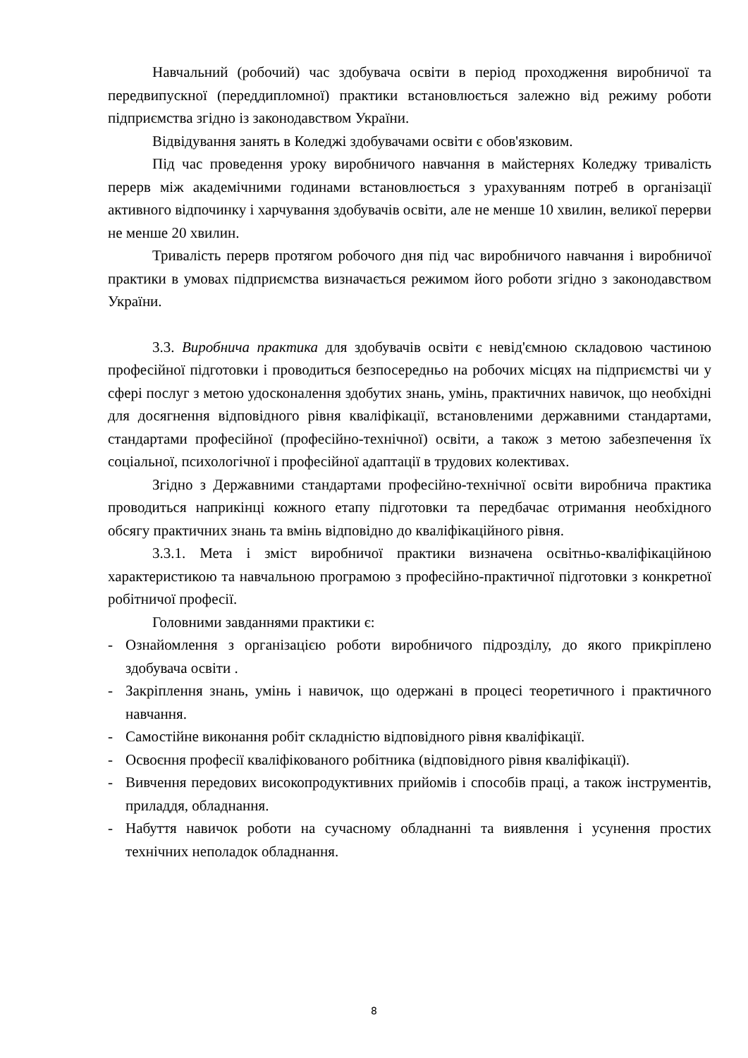Навчальний (робочий) час здобувача освіти в період проходження виробничої та передвипускної (переддипломної) практики встановлюється залежно від режиму роботи підприємства згідно із законодавством України.
Відвідування занять в Коледжі здобувачами освіти є обов'язковим.
Під час проведення уроку виробничого навчання в майстернях Коледжу тривалість перерв між академічними годинами встановлюється з урахуванням потреб в організації активного відпочинку і харчування здобувачів освіти, але не менше 10 хвилин, великої перерви не менше 20 хвилин.
Тривалість перерв протягом робочого дня під час виробничого навчання і виробничої практики в умовах підприємства визначається режимом його роботи згідно з законодавством України.
3.3. Виробнича практика для здобувачів освіти є невід'ємною складовою частиною професійної підготовки і проводиться безпосередньо на робочих місцях на підприємстві чи у сфері послуг з метою удосконалення здобутих знань, умінь, практичних навичок, що необхідні для досягнення відповідного рівня кваліфікації, встановленими державними стандартами, стандартами професійної (професійно-технічної) освіти, а також з метою забезпечення їх соціальної, психологічної і професійної адаптації в трудових колективах.
Згідно з Державними стандартами професійно-технічної освіти виробнича практика проводиться наприкінці кожного етапу підготовки та передбачає отримання необхідного обсягу практичних знань та вмінь відповідно до кваліфікаційного рівня.
3.3.1. Мета і зміст виробничої практики визначена освітньо-кваліфікаційною характеристикою та навчальною програмою з професійно-практичної підготовки з конкретної робітничої професії.
Головними завданнями практики є:
- Ознайомлення з організацією роботи виробничого підрозділу, до якого прикріплено здобувача освіти .
- Закріплення знань, умінь і навичок, що одержані в процесі теоретичного і практичного навчання.
- Самостійне виконання робіт складністю відповідного рівня кваліфікації.
- Освоєння професії кваліфікованого робітника (відповідного рівня кваліфікації).
- Вивчення передових високопродуктивних прийомів і способів праці, а також інструментів, приладдя, обладнання.
- Набуття навичок роботи на сучасному обладнанні та виявлення і усунення простих технічних неполадок обладнання.
8